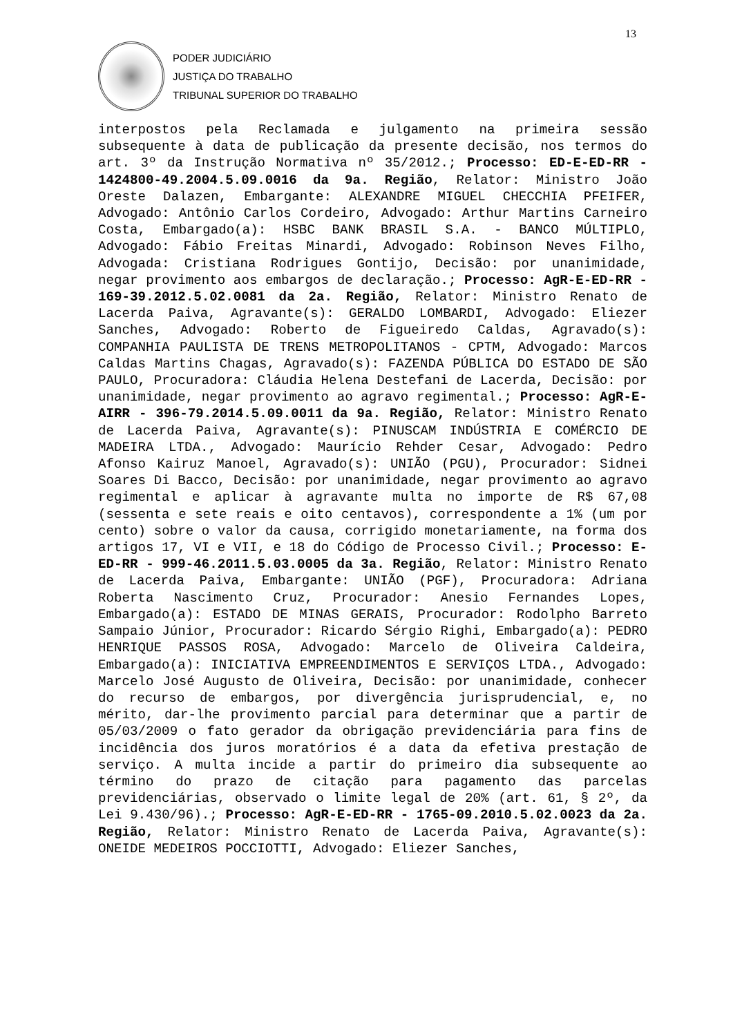13
PODER JUDICIÁRIO
JUSTIÇA DO TRABALHO
TRIBUNAL SUPERIOR DO TRABALHO
interpostos pela Reclamada e julgamento na primeira sessão subsequente à data de publicação da presente decisão, nos termos do art. 3º da Instrução Normativa nº 35/2012.; Processo: ED-E-ED-RR - 1424800-49.2004.5.09.0016 da 9a. Região, Relator: Ministro João Oreste Dalazen, Embargante: ALEXANDRE MIGUEL CHECCHIA PFEIFER, Advogado: Antônio Carlos Cordeiro, Advogado: Arthur Martins Carneiro Costa, Embargado(a): HSBC BANK BRASIL S.A. - BANCO MÚLTIPLO, Advogado: Fábio Freitas Minardi, Advogado: Robinson Neves Filho, Advogada: Cristiana Rodrigues Gontijo, Decisão: por unanimidade, negar provimento aos embargos de declaração.; Processo: AgR-E-ED-RR - 169-39.2012.5.02.0081 da 2a. Região, Relator: Ministro Renato de Lacerda Paiva, Agravante(s): GERALDO LOMBARDI, Advogado: Eliezer Sanches, Advogado: Roberto de Figueiredo Caldas, Agravado(s): COMPANHIA PAULISTA DE TRENS METROPOLITANOS - CPTM, Advogado: Marcos Caldas Martins Chagas, Agravado(s): FAZENDA PÚBLICA DO ESTADO DE SÃO PAULO, Procuradora: Cláudia Helena Destefani de Lacerda, Decisão: por unanimidade, negar provimento ao agravo regimental.; Processo: AgR-E-AIRR - 396-79.2014.5.09.0011 da 9a. Região, Relator: Ministro Renato de Lacerda Paiva, Agravante(s): PINUSCAM INDÚSTRIA E COMÉRCIO DE MADEIRA LTDA., Advogado: Maurício Rehder Cesar, Advogado: Pedro Afonso Kairuz Manoel, Agravado(s): UNIÃO (PGU), Procurador: Sidnei Soares Di Bacco, Decisão: por unanimidade, negar provimento ao agravo regimental e aplicar à agravante multa no importe de R$ 67,08 (sessenta e sete reais e oito centavos), correspondente a 1% (um por cento) sobre o valor da causa, corrigido monetariamente, na forma dos artigos 17, VI e VII, e 18 do Código de Processo Civil.; Processo: E-ED-RR - 999-46.2011.5.03.0005 da 3a. Região, Relator: Ministro Renato de Lacerda Paiva, Embargante: UNIÃO (PGF), Procuradora: Adriana Roberta Nascimento Cruz, Procurador: Anesio Fernandes Lopes, Embargado(a): ESTADO DE MINAS GERAIS, Procurador: Rodolpho Barreto Sampaio Júnior, Procurador: Ricardo Sérgio Righi, Embargado(a): PEDRO HENRIQUE PASSOS ROSA, Advogado: Marcelo de Oliveira Caldeira, Embargado(a): INICIATIVA EMPREENDIMENTOS E SERVIÇOS LTDA., Advogado: Marcelo José Augusto de Oliveira, Decisão: por unanimidade, conhecer do recurso de embargos, por divergência jurisprudencial, e, no mérito, dar-lhe provimento parcial para determinar que a partir de 05/03/2009 o fato gerador da obrigação previdenciária para fins de incidência dos juros moratórios é a data da efetiva prestação de serviço. A multa incide a partir do primeiro dia subsequente ao término do prazo de citação para pagamento das parcelas previdenciárias, observado o limite legal de 20% (art. 61, § 2º, da Lei 9.430/96).; Processo: AgR-E-ED-RR - 1765-09.2010.5.02.0023 da 2a. Região, Relator: Ministro Renato de Lacerda Paiva, Agravante(s): ONEIDE MEDEIROS POCCIOTTI, Advogado: Eliezer Sanches,